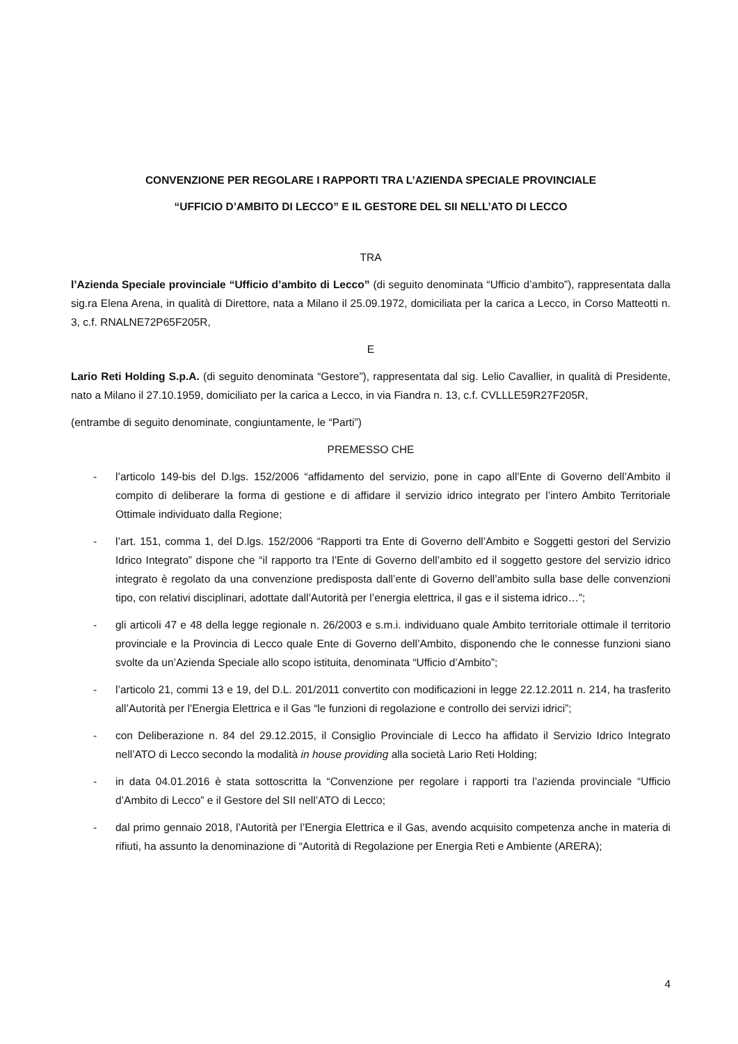CONVENZIONE PER REGOLARE I RAPPORTI TRA L’AZIENDA SPECIALE PROVINCIALE
“UFFICIO D’AMBITO DI LECCO” E IL GESTORE DEL SII NELL’ATO DI LECCO
TRA
l’Azienda Speciale provinciale “Ufficio d’ambito di Lecco” (di seguito denominata “Ufficio d’ambito”), rappresentata dalla sig.ra Elena Arena, in qualità di Direttore, nata a Milano il 25.09.1972, domiciliata per la carica a Lecco, in Corso Matteotti n. 3, c.f. RNALNE72P65F205R,
E
Lario Reti Holding S.p.A. (di seguito denominata “Gestore”), rappresentata dal sig. Lelio Cavallier, in qualità di Presidente, nato a Milano il 27.10.1959, domiciliato per la carica a Lecco, in via Fiandra n. 13, c.f. CVLLLE59R27F205R,
(entrambe di seguito denominate, congiuntamente, le “Parti”)
PREMESSO CHE
- l’articolo 149-bis del D.lgs. 152/2006 “affidamento del servizio, pone in capo all’Ente di Governo dell’Ambito il compito di deliberare la forma di gestione e di affidare il servizio idrico integrato per l’intero Ambito Territoriale Ottimale individuato dalla Regione;
- l’art. 151, comma 1, del D.lgs. 152/2006 “Rapporti tra Ente di Governo dell’Ambito e Soggetti gestori del Servizio Idrico Integrato” dispone che “il rapporto tra l’Ente di Governo dell’ambito ed il soggetto gestore del servizio idrico integrato è regolato da una convenzione predisposta dall’ente di Governo dell’ambito sulla base delle convenzioni tipo, con relativi disciplinari, adottate dall’Autorità per l’energia elettrica, il gas e il sistema idrico…”;
- gli articoli 47 e 48 della legge regionale n. 26/2003 e s.m.i. individuano quale Ambito territoriale ottimale il territorio provinciale e la Provincia di Lecco quale Ente di Governo dell’Ambito, disponendo che le connesse funzioni siano svolte da un’Azienda Speciale allo scopo istituita, denominata “Ufficio d’Ambito”;
- l’articolo 21, commi 13 e 19, del D.L. 201/2011 convertito con modificazioni in legge 22.12.2011 n. 214, ha trasferito all’Autorità per l’Energia Elettrica e il Gas “le funzioni di regolazione e controllo dei servizi idrici”;
- con Deliberazione n. 84 del 29.12.2015, il Consiglio Provinciale di Lecco ha affidato il Servizio Idrico Integrato nell’ATO di Lecco secondo la modalità in house providing alla società Lario Reti Holding;
- in data 04.01.2016 è stata sottoscritta la “Convenzione per regolare i rapporti tra l’azienda provinciale “Ufficio d’Ambito di Lecco” e il Gestore del SII nell’ATO di Lecco;
- dal primo gennaio 2018, l’Autorità per l’Energia Elettrica e il Gas, avendo acquisito competenza anche in materia di rifiuti, ha assunto la denominazione di “Autorità di Regolazione per Energia Reti e Ambiente (ARERA);
4